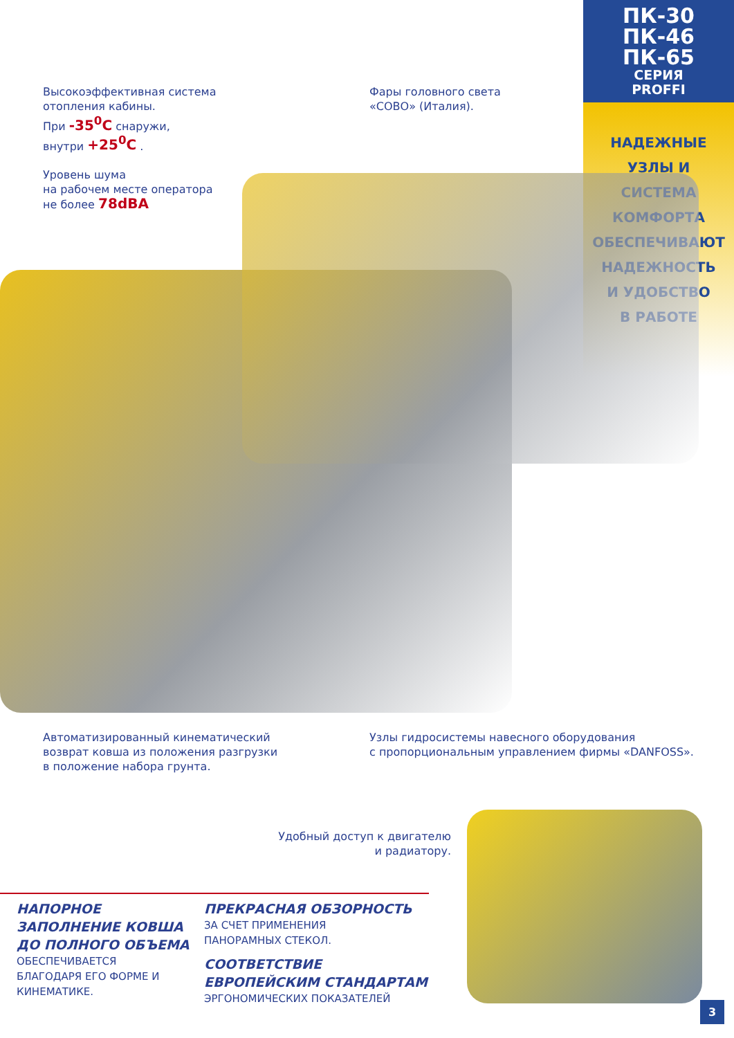ПК-30
ПК-46
ПК-65
СЕРИЯ
PROFFI
НАДЕЖНЫЕ
УЗЛЫ И
СИСТЕМА
КОМФОРТА
ОБЕСПЕЧИВАЮТ
НАДЕЖНОСТЬ
И УДОБСТВО
В РАБОТЕ
Высокоэффективная система
отопления кабины.
При -35<sup>0</sup>С снаружи,
внутри +25<sup>0</sup>С .
Уровень шума
на рабочем месте оператора
не более 78dBA
Фары головного света
«СОВО» (Италия).
Автоматизированный кинематический
возврат ковша из положения разгрузки
в положение набора грунта.
Узлы гидросистемы навесного оборудования
с пропорциональным управлением фирмы «DANFOSS».
Удобный доступ к двигателю
и радиатору.
НАПОРНОЕ
ЗАПОЛНЕНИЕ КОВША
ДО ПОЛНОГО ОБЪЕМА
ОБЕСПЕЧИВАЕТСЯ
БЛАГОДАРЯ ЕГО ФОРМЕ И
КИНЕМАТИКЕ.
ПРЕКРАСНАЯ ОБЗОРНОСТЬ
ЗА СЧЕТ ПРИМЕНЕНИЯ
ПАНОРАМНЫХ СТЕКОЛ.
СООТВЕТСТВИЕ
ЕВРОПЕЙСКИМ СТАНДАРТАМ
ЭРГОНОМИЧЕСКИХ ПОКАЗАТЕЛЕЙ
3